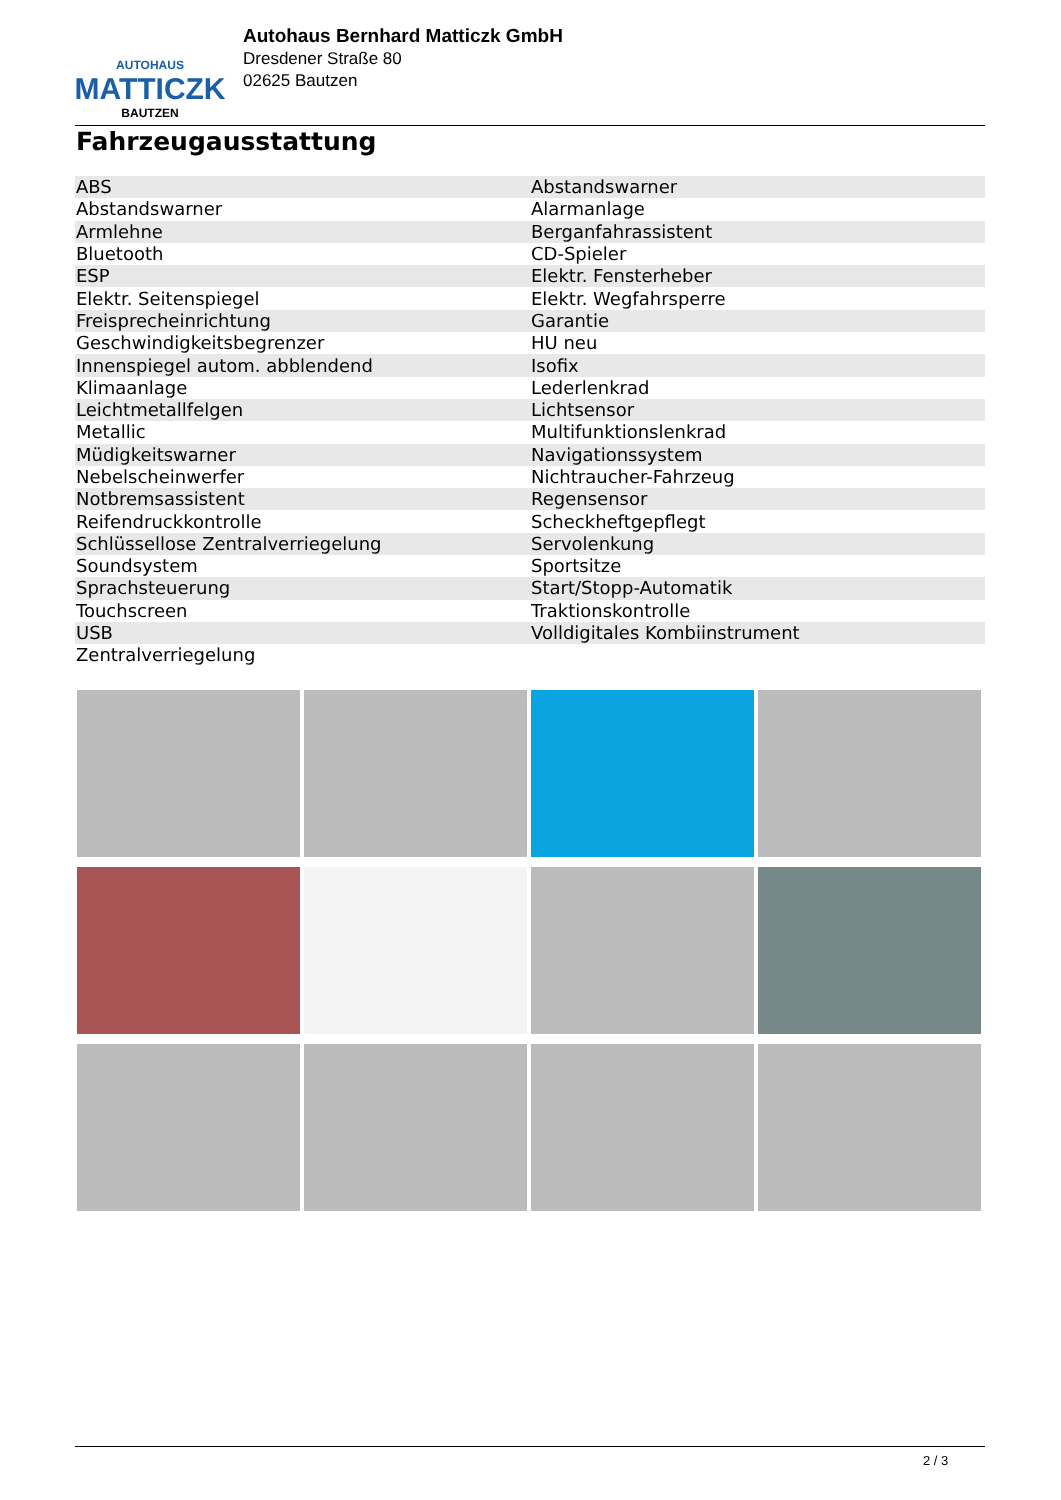AUTOHAUS
MATTICZK
BAUTZEN
Autohaus Bernhard Matticzk GmbH
Dresdener Straße 80
02625 Bautzen
Fahrzeugausstattung
| ABS | Abstandswarner |
| Abstandswarner | Alarmanlage |
| Armlehne | Berganfahrassistent |
| Bluetooth | CD-Spieler |
| ESP | Elektr. Fensterheber |
| Elektr. Seitenspiegel | Elektr. Wegfahrsperre |
| Freisprecheinrichtung | Garantie |
| Geschwindigkeitsbegrenzer | HU neu |
| Innenspiegel autom. abblendend | Isofix |
| Klimaanlage | Lederlenkrad |
| Leichtmetallfelgen | Lichtsensor |
| Metallic | Multifunktionslenkrad |
| Müdigkeitswarner | Navigationssystem |
| Nebelscheinwerfer | Nichtraucher-Fahrzeug |
| Notbremsassistent | Regensensor |
| Reifendruckkontrolle | Scheckheftgepflegt |
| Schlüssellose Zentralverriegelung | Servolenkung |
| Soundsystem | Sportsitze |
| Sprachsteuerung | Start/Stopp-Automatik |
| Touchscreen | Traktionskontrolle |
| USB | Volldigitales Kombiinstrument |
| Zentralverriegelung | |
2 / 3